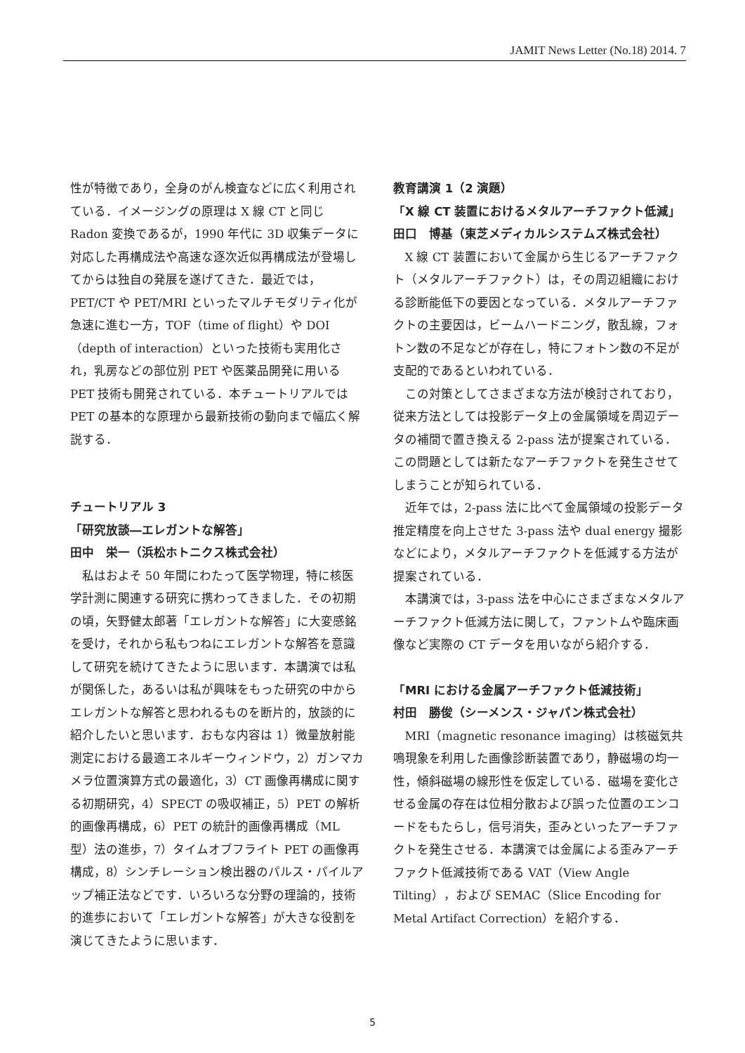JAMIT News Letter (No.18) 2014. 7
性が特徴であり，全身のがん検査などに広く利用されている．イメージングの原理は X 線 CT と同じ Radon 変換であるが，1990 年代に 3D 収集データに対応した再構成法や高速な逐次近似再構成法が登場してからは独自の発展を遂げてきた．最近では，PET/CT や PET/MRI といったマルチモダリティ化が急速に進む一方，TOF（time of flight）や DOI（depth of interaction）といった技術も実用化され，乳房などの部位別 PET や医薬品開発に用いる PET 技術も開発されている．本チュートリアルでは PET の基本的な原理から最新技術の動向まで幅広く解説する．
チュートリアル 3
「研究放談―エレガントな解答」
田中　栄一（浜松ホトニクス株式会社）
私はおよそ 50 年間にわたって医学物理，特に核医学計測に関連する研究に携わってきました．その初期の頃，矢野健太郎著「エレガントな解答」に大変感銘を受け，それから私もつねにエレガントな解答を意識して研究を続けてきたように思います．本講演では私が関係した，あるいは私が興味をもった研究の中からエレガントな解答と思われるものを断片的，放談的に紹介したいと思います．おもな内容は 1）微量放射能測定における最適エネルギーウィンドウ，2）ガンマカメラ位置演算方式の最適化，3）CT 画像再構成に関する初期研究，4）SPECT の吸収補正，5）PET の解析的画像再構成，6）PET の統計的画像再構成（ML 型）法の進歩，7）タイムオブフライト PET の画像再構成，8）シンチレーション検出器のパルス・パイルアップ補正法などです．いろいろな分野の理論的，技術的進歩において「エレガントな解答」が大きな役割を演じてきたように思います．
教育講演 1（2 演題）
「X 線 CT 装置におけるメタルアーチファクト低減」
田口　博基（東芝メディカルシステムズ株式会社）
X 線 CT 装置において金属から生じるアーチファクト（メタルアーチファクト）は，その周辺組織における診断能低下の要因となっている．メタルアーチファクトの主要因は，ビームハードニング，散乱線，フォトン数の不足などが存在し，特にフォトン数の不足が支配的であるといわれている．
この対策としてさまざまな方法が検討されており，従来方法としては投影データ上の金属領域を周辺データの補間で置き換える 2-pass 法が提案されている．この問題としては新たなアーチファクトを発生させてしまうことが知られている．
近年では，2-pass 法に比べて金属領域の投影データ推定精度を向上させた 3-pass 法や dual energy 撮影などにより，メタルアーチファクトを低減する方法が提案されている．
本講演では，3-pass 法を中心にさまざまなメタルアーチファクト低減方法に関して，ファントムや臨床画像など実際の CT データを用いながら紹介する．
「MRI における金属アーチファクト低減技術」
村田　勝俊（シーメンス・ジャパン株式会社）
MRI（magnetic resonance imaging）は核磁気共鳴現象を利用した画像診断装置であり，静磁場の均一性，傾斜磁場の線形性を仮定している．磁場を変化させる金属の存在は位相分散および誤った位置のエンコードをもたらし，信号消失，歪みといったアーチファクトを発生させる．本講演では金属による歪みアーチファクト低減技術である VAT（View Angle Tilting），および SEMAC（Slice Encoding for Metal Artifact Correction）を紹介する．
5